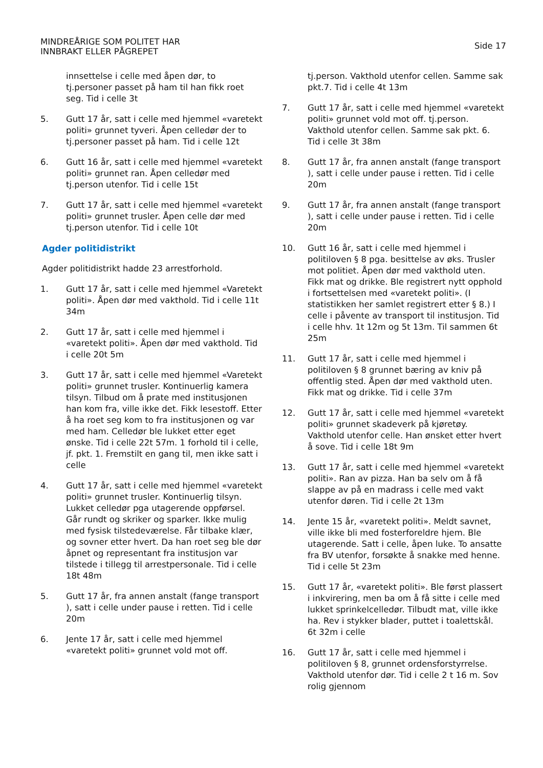MINDREÅRIGE SOM POLITET HAR
INNBRAKT ELLER PÅGREPET
Side 17
innsettelse i celle med åpen dør, to tj.personer passet på ham til han fikk roet seg. Tid i celle 3t
5. Gutt 17 år, satt i celle med hjemmel «varetekt politi» grunnet tyveri. Åpen celledør der to tj.personer passet på ham. Tid i celle 12t
6. Gutt 16 år, satt i celle med hjemmel «varetekt politi» grunnet ran. Åpen celledør med tj.person utenfor. Tid i celle 15t
7. Gutt 17 år, satt i celle med hjemmel «varetekt politi» grunnet trusler. Åpen celle dør med tj.person utenfor. Tid i celle 10t
Agder politidistrikt
Agder politidistrikt hadde 23 arrestforhold.
1. Gutt 17 år, satt i celle med hjemmel «Varetekt politi». Åpen dør med vakthold. Tid i celle 11t 34m
2. Gutt 17 år, satt i celle med hjemmel i «varetekt politi». Åpen dør med vakthold. Tid i celle 20t 5m
3. Gutt 17 år, satt i celle med hjemmel «Varetekt politi» grunnet trusler. Kontinuerlig kamera tilsyn. Tilbud om å prate med institusjonen han kom fra, ville ikke det. Fikk lesestoff. Etter å ha roet seg kom to fra institusjonen og var med ham. Celledør ble lukket etter eget ønske. Tid i celle 22t 57m. 1 forhold til i celle, jf. pkt. 1. Fremstilt en gang til, men ikke satt i celle
4. Gutt 17 år, satt i celle med hjemmel «varetekt politi» grunnet trusler. Kontinuerlig tilsyn. Lukket celledør pga utagerende oppførsel. Går rundt og skriker og sparker. Ikke mulig med fysisk tilstedeværelse. Får tilbake klær, og sovner etter hvert. Da han roet seg ble dør åpnet og representant fra institusjon var tilstede i tillegg til arrestpersonale. Tid i celle 18t 48m
5. Gutt 17 år, fra annen anstalt (fange transport ), satt i celle under pause i retten. Tid i celle 20m
6. Jente 17 år, satt i celle med hjemmel «varetekt politi» grunnet vold mot off.
tj.person. Vakthold utenfor cellen. Samme sak pkt.7. Tid i celle 4t 13m
7. Gutt 17 år, satt i celle med hjemmel «varetekt politi» grunnet vold mot off. tj.person. Vakthold utenfor cellen. Samme sak pkt. 6. Tid i celle 3t 38m
8. Gutt 17 år, fra annen anstalt (fange transport ), satt i celle under pause i retten. Tid i celle 20m
9. Gutt 17 år, fra annen anstalt (fange transport ), satt i celle under pause i retten. Tid i celle 20m
10. Gutt 16 år, satt i celle med hjemmel i politiloven § 8 pga. besittelse av øks. Trusler mot politiet. Åpen dør med vakthold uten. Fikk mat og drikke. Ble registrert nytt opphold i fortsettelsen med «varetekt politi». (I statistikken her samlet registrert etter § 8.) I celle i påvente av transport til institusjon. Tid i celle hhv. 1t 12m og 5t 13m. Til sammen 6t 25m
11. Gutt 17 år, satt i celle med hjemmel i politiloven § 8 grunnet bæring av kniv på offentlig sted. Åpen dør med vakthold uten. Fikk mat og drikke. Tid i celle 37m
12. Gutt 17 år, satt i celle med hjemmel «varetekt politi» grunnet skadeverk på kjøretøy. Vakthold utenfor celle. Han ønsket etter hvert å sove. Tid i celle 18t 9m
13. Gutt 17 år, satt i celle med hjemmel «varetekt politi». Ran av pizza. Han ba selv om å få slappe av på en madrass i celle med vakt utenfor døren. Tid i celle 2t 13m
14. Jente 15 år, «varetekt politi». Meldt savnet, ville ikke bli med fosterforeldre hjem. Ble utagerende. Satt i celle, åpen luke. To ansatte fra BV utenfor, forsøkte å snakke med henne. Tid i celle 5t 23m
15. Gutt 17 år, «varetekt politi». Ble først plassert i inkvirering, men ba om å få sitte i celle med lukket sprinkelcelledør. Tilbudt mat, ville ikke ha. Rev i stykker blader, puttet i toalettskål. 6t 32m i celle
16. Gutt 17 år, satt i celle med hjemmel i politiloven § 8, grunnet ordensforstyrrelse. Vakthold utenfor dør. Tid i celle 2 t 16 m. Sov rolig gjennom